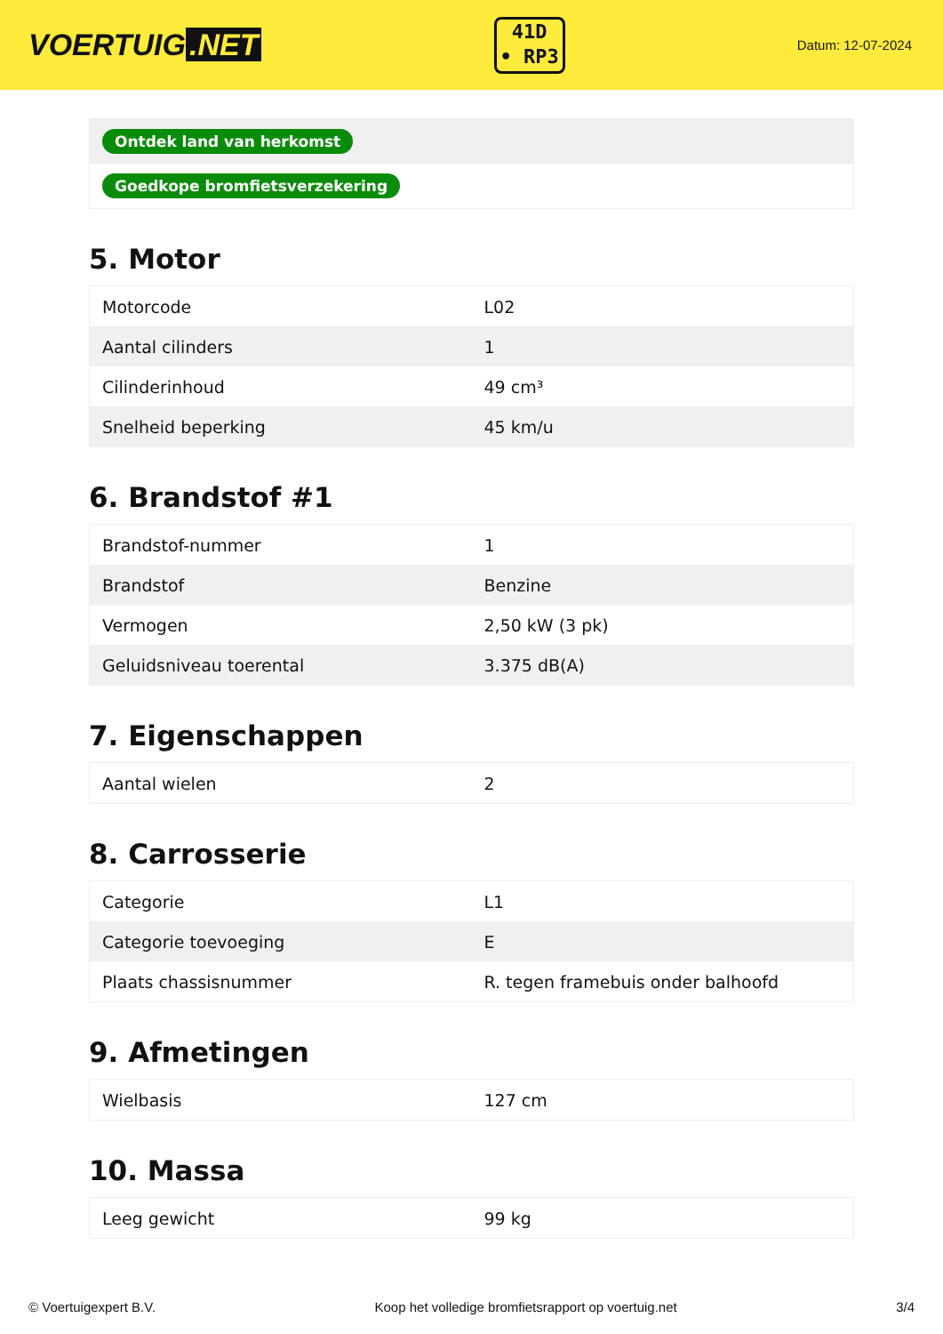VOERTUIG.NET
41D
• RP3
Datum: 12-07-2024
| Ontdek land van herkomst |
| Goedkope bromfietsverzekering |
5. Motor
| Motorcode | L02 |
| Aantal cilinders | 1 |
| Cilinderinhoud | 49 cm³ |
| Snelheid beperking | 45 km/u |
6. Brandstof #1
| Brandstof-nummer | 1 |
| Brandstof | Benzine |
| Vermogen | 2,50 kW (3 pk) |
| Geluidsniveau toerental | 3.375 dB(A) |
7. Eigenschappen
| Aantal wielen | 2 |
8. Carrosserie
| Categorie | L1 |
| Categorie toevoeging | E |
| Plaats chassisnummer | R. tegen framebuis onder balhoofd |
9. Afmetingen
| Wielbasis | 127 cm |
10. Massa
| Leeg gewicht | 99 kg |
© Voertuigexpert B.V. Koop het volledige bromfietsrapport op voertuig.net 3/4